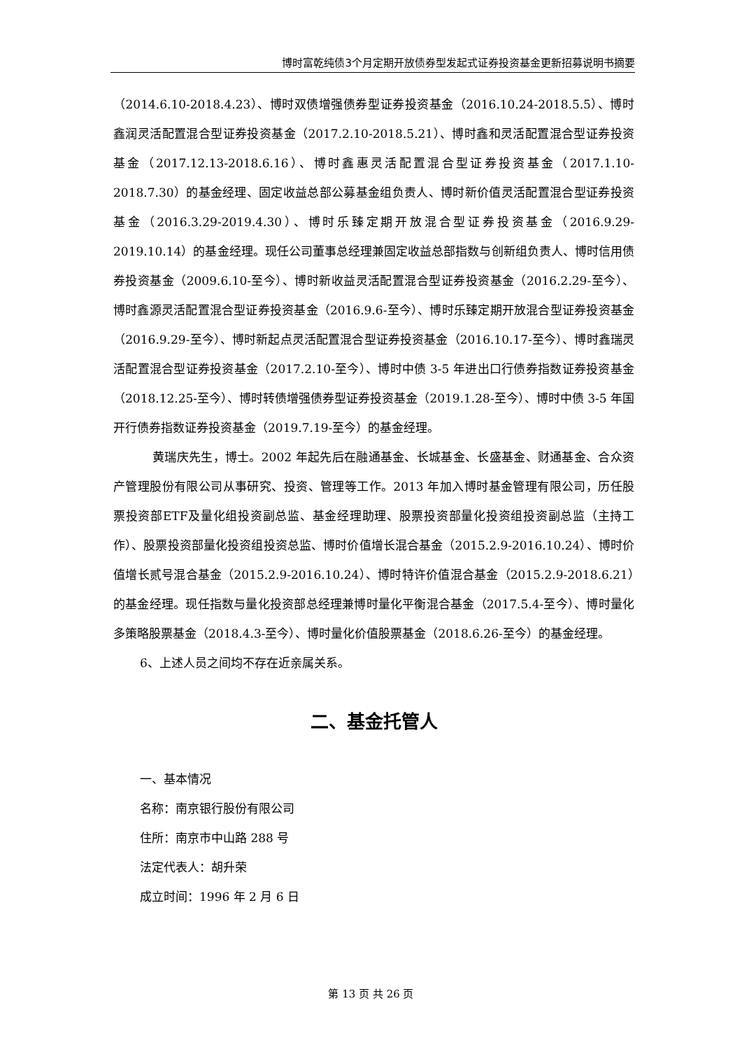博时富乾纯债3个月定期开放债券型发起式证券投资基金更新招募说明书摘要
（2014.6.10-2018.4.23）、博时双债增强债券型证券投资基金（2016.10.24-2018.5.5）、博时鑫润灵活配置混合型证券投资基金（2017.2.10-2018.5.21）、博时鑫和灵活配置混合型证券投资基金（2017.12.13-2018.6.16）、博时鑫惠灵活配置混合型证券投资基金（2017.1.10-2018.7.30）的基金经理、固定收益总部公募基金组负责人、博时新价值灵活配置混合型证券投资基金（2016.3.29-2019.4.30）、博时乐臻定期开放混合型证券投资基金（2016.9.29-2019.10.14）的基金经理。现任公司董事总经理兼固定收益总部指数与创新组负责人、博时信用债券投资基金（2009.6.10-至今）、博时新收益灵活配置混合型证券投资基金（2016.2.29-至今）、博时鑫源灵活配置混合型证券投资基金（2016.9.6-至今）、博时乐臻定期开放混合型证券投资基金（2016.9.29-至今）、博时新起点灵活配置混合型证券投资基金（2016.10.17-至今）、博时鑫瑞灵活配置混合型证券投资基金（2017.2.10-至今）、博时中债 3-5 年进出口行债券指数证券投资基金（2018.12.25-至今）、博时转债增强债券型证券投资基金（2019.1.28-至今）、博时中债 3-5 年国开行债券指数证券投资基金（2019.7.19-至今）的基金经理。
黄瑞庆先生，博士。2002 年起先后在融通基金、长城基金、长盛基金、财通基金、合众资产管理股份有限公司从事研究、投资、管理等工作。2013 年加入博时基金管理有限公司，历任股票投资部ETF及量化组投资副总监、基金经理助理、股票投资部量化投资组投资副总监（主持工作）、股票投资部量化投资组投资总监、博时价值增长混合基金（2015.2.9-2016.10.24）、博时价值增长贰号混合基金（2015.2.9-2016.10.24）、博时特许价值混合基金（2015.2.9-2018.6.21）的基金经理。现任指数与量化投资部总经理兼博时量化平衡混合基金（2017.5.4-至今）、博时量化多策略股票基金（2018.4.3-至今）、博时量化价值股票基金（2018.6.26-至今）的基金经理。
6、上述人员之间均不存在近亲属关系。
二、基金托管人
一、基本情况
名称：南京银行股份有限公司
住所：南京市中山路 288 号
法定代表人：胡升荣
成立时间：1996 年 2 月 6 日
第 13 页 共 26 页